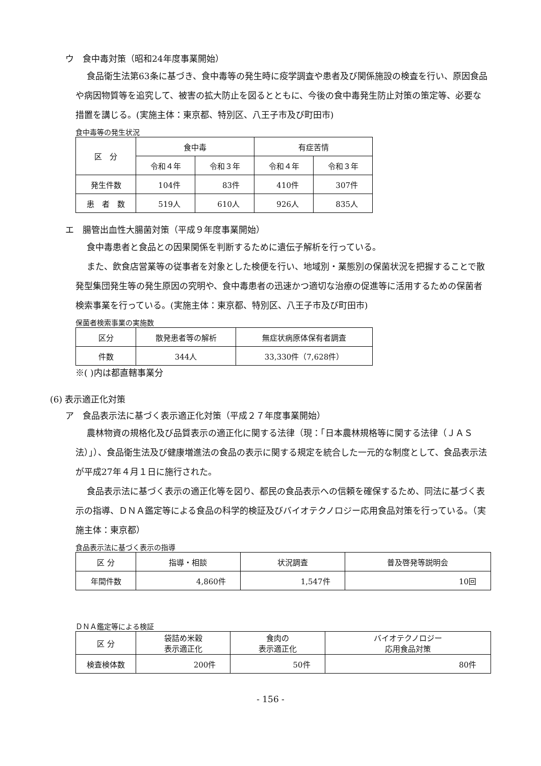ウ　食中毒対策（昭和24年度事業開始）
食品衛生法第63条に基づき、食中毒等の発生時に疫学調査や患者及び関係施設の検査を行い、原因食品や病因物質等を追究して、被害の拡大防止を図るとともに、今後の食中毒発生防止対策の策定等、必要な措置を講じる。(実施主体：東京都、特別区、八王子市及び町田市)
食中毒等の発生状況
| 区 分 | 食中毒 | | 有症苦情 | |
| --- | --- | --- | --- | --- |
| | 令和４年 | 令和３年 | 令和４年 | 令和３年 |
| 発生件数 | 104件 | 83件 | 410件 | 307件 |
| 患 者 数 | 519人 | 610人 | 926人 | 835人 |
エ　腸管出血性大腸菌対策（平成９年度事業開始）
食中毒患者と食品との因果関係を判断するために遺伝子解析を行っている。
また、飲食店営業等の従事者を対象とした検便を行い、地域別・業態別の保菌状況を把握することで散発型集団発生等の発生原因の究明や、食中毒患者の迅速かつ適切な治療の促進等に活用するための保菌者検索事業を行っている。(実施主体：東京都、特別区、八王子市及び町田市)
保菌者検索事業の実施数
| 区分 | 散発患者等の解析 | 無症状病原体保有者調査 |
| --- | --- | --- |
| 件数 | 344人 | 33,330件（7,628件） |
※( )内は都直轄事業分
(6) 表示適正化対策
ア　食品表示法に基づく表示適正化対策（平成２７年度事業開始）
農林物資の規格化及び品質表示の適正化に関する法律（現：「日本農林規格等に関する法律（ＪＡＳ法）」）、食品衛生法及び健康増進法の食品の表示に関する規定を統合した一元的な制度として、食品表示法が平成27年４月１日に施行された。
食品表示法に基づく表示の適正化等を図り、都民の食品表示への信頼を確保するため、同法に基づく表示の指導、ＤＮＡ鑑定等による食品の科学的検証及びバイオテクノロジー応用食品対策を行っている。（実施主体：東京都）
食品表示法に基づく表示の指導
| 区 分 | 指導・相談 | 状況調査 | 普及啓発等説明会 |
| --- | --- | --- | --- |
| 年間件数 | 4,860件 | 1,547件 | 10回 |
ＤＮＡ鑑定等による検証
| 区 分 | 袋詰め米穀 表示適正化 | 食肉の 表示適正化 | バイオテクノロジー 応用食品対策 |
| --- | --- | --- | --- |
| 検査検体数 | 200件 | 50件 | 80件 |
- 156 -